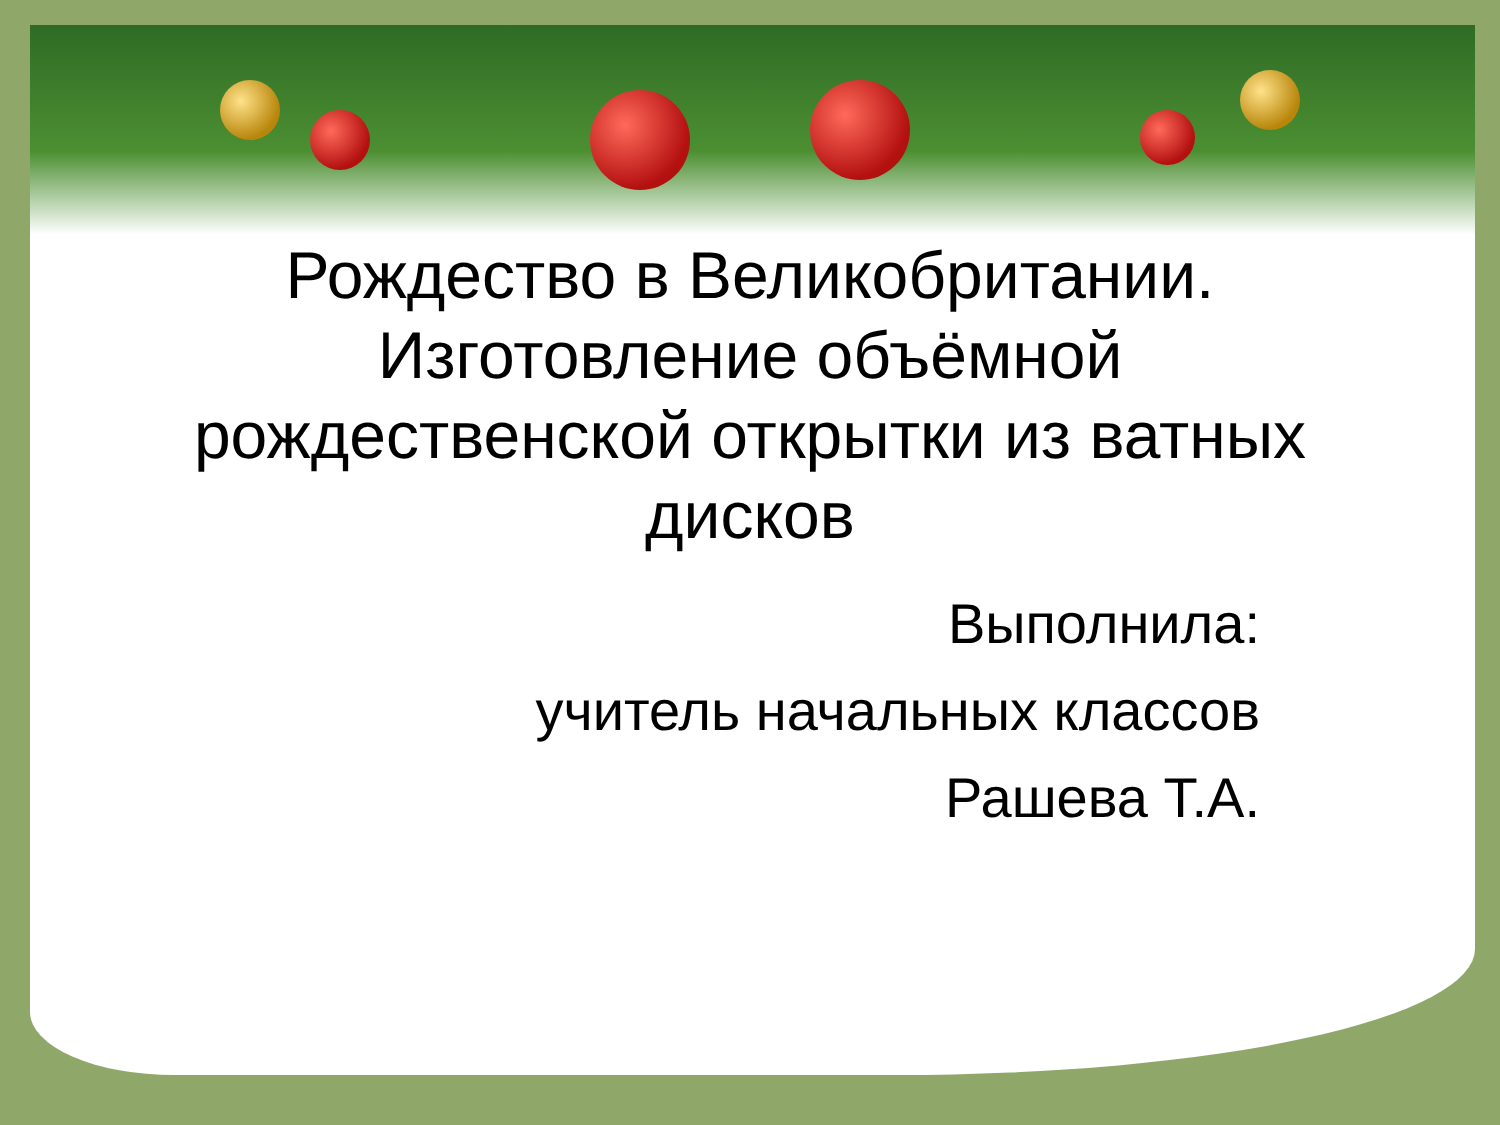Рождество в Великобритании. Изготовление объёмной рождественской открытки из ватных дисков
Выполнила:
учитель начальных классов
Рашева Т.А.